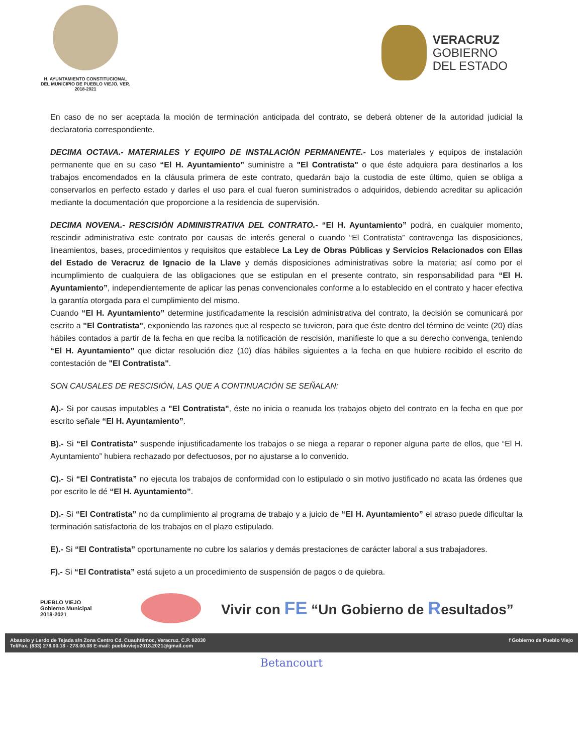H. AYUNTAMIENTO CONSTITUCIONAL
DEL MUNICIPIO DE PUEBLO VIEJO, VER.
2018-2021
VERACRUZ
GOBIERNO
DEL ESTADO
En caso de no ser aceptada la moción de terminación anticipada del contrato, se deberá obtener de la autoridad judicial la declaratoria correspondiente.
DECIMA OCTAVA.- MATERIALES Y EQUIPO DE INSTALACIÓN PERMANENTE.- Los materiales y equipos de instalación permanente que en su caso “El H. Ayuntamiento” suministre a "El Contratista" o que éste adquiera para destinarlos a los trabajos encomendados en la cláusula primera de este contrato, quedarán bajo la custodia de este último, quien se obliga a conservarlos en perfecto estado y darles el uso para el cual fueron suministrados o adquiridos, debiendo acreditar su aplicación mediante la documentación que proporcione a la residencia de supervisión.
DECIMA NOVENA.- RESCISIÓN ADMINISTRATIVA DEL CONTRATO.- “El H. Ayuntamiento” podrá, en cualquier momento, rescindir administrativa este contrato por causas de interés general o cuando “El Contratista” contravenga las disposiciones, lineamientos, bases, procedimientos y requisitos que establece La Ley de Obras Públicas y Servicios Relacionados con Ellas del Estado de Veracruz de Ignacio de la Llave y demás disposiciones administrativas sobre la materia; así como por el incumplimiento de cualquiera de las obligaciones que se estipulan en el presente contrato, sin responsabilidad para “El H. Ayuntamiento”, independientemente de aplicar las penas convencionales conforme a lo establecido en el contrato y hacer efectiva la garantía otorgada para el cumplimiento del mismo.
Cuando “El H. Ayuntamiento” determine justificadamente la rescisión administrativa del contrato, la decisión se comunicará por escrito a "El Contratista", exponiendo las razones que al respecto se tuvieron, para que éste dentro del término de veinte (20) días hábiles contados a partir de la fecha en que reciba la notificación de rescisión, manifieste lo que a su derecho convenga, teniendo “El H. Ayuntamiento” que dictar resolución diez (10) días hábiles siguientes a la fecha en que hubiere recibido el escrito de contestación de "El Contratista".
SON CAUSALES DE RESCISIÓN, LAS QUE A CONTINUACIÓN SE SEÑALAN:
A).- Si por causas imputables a "El Contratista", éste no inicia o reanuda los trabajos objeto del contrato en la fecha en que por escrito señale “El H. Ayuntamiento”.
B).- Si “El Contratista” suspende injustificadamente los trabajos o se niega a reparar o reponer alguna parte de ellos, que “El H. Ayuntamiento” hubiera rechazado por defectuosos, por no ajustarse a lo convenido.
C).- Si “El Contratista” no ejecuta los trabajos de conformidad con lo estipulado o sin motivo justificado no acata las órdenes que por escrito le dé “El H. Ayuntamiento”.
D).- Si “El Contratista” no da cumplimiento al programa de trabajo y a juicio de “El H. Ayuntamiento” el atraso puede dificultar la terminación satisfactoria de los trabajos en el plazo estipulado.
E).- Si “El Contratista” oportunamente no cubre los salarios y demás prestaciones de carácter laboral a sus trabajadores.
F).- Si “El Contratista” está sujeto a un procedimiento de suspensión de pagos o de quiebra.
PUEBLO VIEJO
Gobierno Municipal
2018-2021
Vivir con FE “Un Gobierno de Resultados”
Abasolo y Lerdo de Tejada s/n Zona Centro Cd. Cuauhtémoc, Veracruz. C.P. 92030
Tel/Fax. (833) 278.00.18 - 278.00.08 E-mail: puebloviejo2018.2021@gmail.com
f Gobierno de Pueblo Viejo
Betancourt